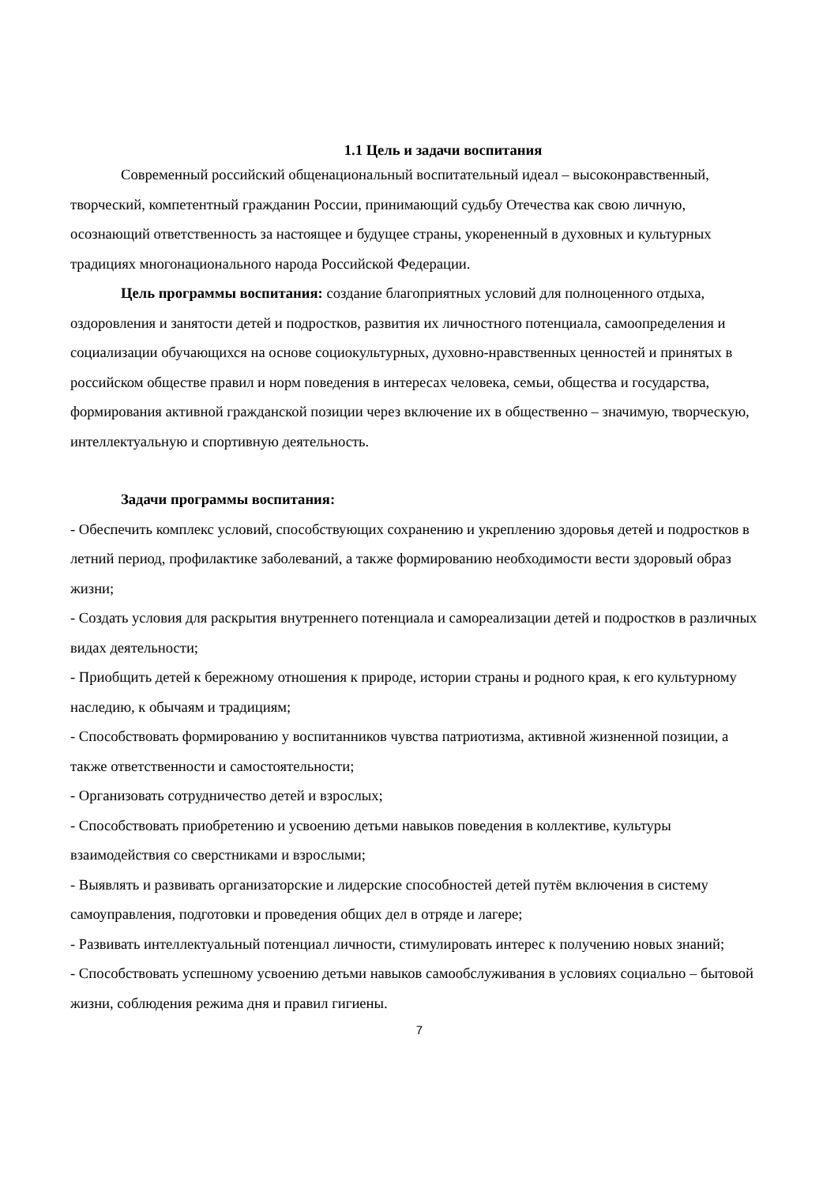1.1 Цель и задачи воспитания
Современный российский общенациональный воспитательный идеал – высоконравственный, творческий, компетентный гражданин России, принимающий судьбу Отечества как свою личную, осознающий ответственность за настоящее и будущее страны, укорененный в духовных и культурных традициях многонационального народа Российской Федерации.
Цель программы воспитания: создание благоприятных условий для полноценного отдыха, оздоровления и занятости детей и подростков, развития их личностного потенциала, самоопределения и социализации обучающихся на основе социокультурных, духовно-нравственных ценностей и принятых в российском обществе правил и норм поведения в интересах человека, семьи, общества и государства, формирования активной гражданской позиции через включение их в общественно – значимую, творческую, интеллектуальную и спортивную деятельность.
Задачи программы воспитания:
- Обеспечить комплекс условий, способствующих сохранению и укреплению здоровья детей и подростков в летний период, профилактике заболеваний, а также формированию необходимости вести здоровый образ жизни;
- Создать условия для раскрытия внутреннего потенциала и самореализации детей и подростков в различных видах деятельности;
- Приобщить детей к бережному отношения к природе, истории страны и родного края, к его культурному наследию, к обычаям и традициям;
- Способствовать формированию у воспитанников чувства патриотизма, активной жизненной позиции, а также ответственности и самостоятельности;
- Организовать сотрудничество детей и взрослых;
- Способствовать приобретению и усвоению детьми навыков поведения в коллективе, культуры взаимодействия со сверстниками и взрослыми;
- Выявлять и развивать организаторские и лидерские способностей детей путём включения в систему самоуправления, подготовки и проведения общих дел в отряде и лагере;
- Развивать интеллектуальный потенциал личности, стимулировать интерес к получению новых знаний;
- Способствовать успешному усвоению детьми навыков самообслуживания в условиях социально – бытовой жизни, соблюдения режима дня и правил гигиены.
7